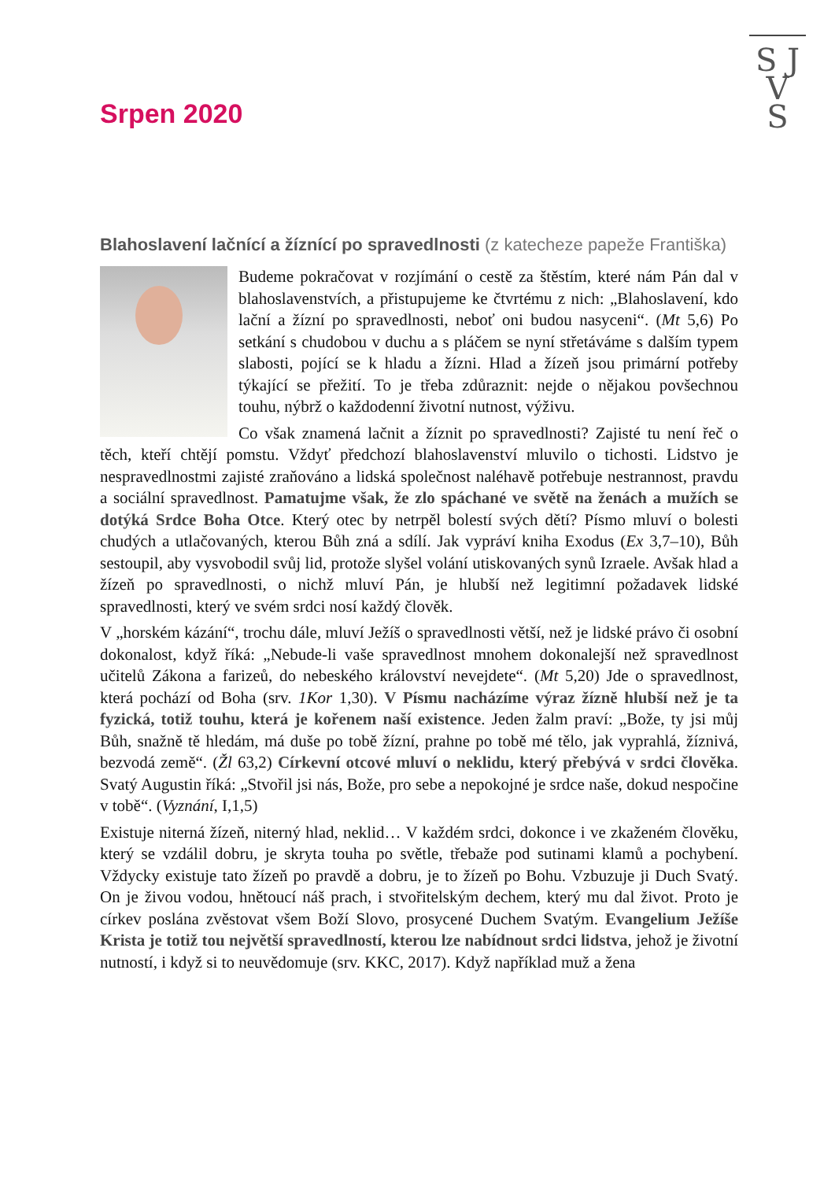S J
V
S
Srpen 2020
Blahoslavení lačnící a žíznící po spravedlnosti (z katecheze papeže Františka)
Budeme pokračovat v rozjímání o cestě za štěstím, které nám Pán dal v blahoslavenstvích, a přistupujeme ke čtvrtému z nich: „Blahoslavení, kdo lační a žízní po spravedlnosti, neboť oni budou nasyceni“. (Mt 5,6) Po setkání s chudobou v duchu a s pláčem se nyní střetáváme s dalším typem slabosti, pojící se k hladu a žízni. Hlad a žízeň jsou primární potřeby týkající se přežití. To je třeba zdůraznit: nejde o nějakou povšechnou touhu, nýbrž o každodenní životní nutnost, výživu.
Co však znamená lačnit a žíznit po spravedlnosti? Zajisté tu není řeč o těch, kteří chtějí pomstu. Vždyť předchozí blahoslavenství mluvilo o tichosti. Lidstvo je nespravedlnostmi zajisté zraňováno a lidská společnost naléhavě potřebuje nestrannost, pravdu a sociální spravedlnost. Pamatujme však, že zlo spáchané ve světě na ženách a mužích se dotýká Srdce Boha Otce. Který otec by netrpěl bolestí svých dětí? Písmo mluví o bolesti chudých a utlačovaných, kterou Bůh zná a sdílí. Jak vypráví kniha Exodus (Ex 3,7–10), Bůh sestoupil, aby vysvobodil svůj lid, protože slyšel volání utiskovaných synů Izraele. Avšak hlad a žízeň po spravedlnosti, o nichž mluví Pán, je hlubší než legitimní požadavek lidské spravedlnosti, který ve svém srdci nosí každý člověk.
V „horském kázání“, trochu dále, mluví Ježíš o spravedlnosti větší, než je lidské právo či osobní dokonalost, když říká: „Nebude-li vaše spravedlnost mnohem dokonalejší než spravedlnost učitelů Zákona a farizeů, do nebeského království nevejdete“. (Mt 5,20) Jde o spravedlnost, která pochází od Boha (srv. 1Kor 1,30). V Písmu nacházíme výraz žízně hlubší než je ta fyzická, totiž touhu, která je kořenem naší existence. Jeden žalm praví: „Bože, ty jsi můj Bůh, snažně tě hledám, má duše po tobě žízní, prahne po tobě mé tělo, jak vyprahlá, žíznivá, bezvodá země“. (Žl 63,2) Církevní otcové mluví o neklidu, který přebývá v srdci člověka. Svatý Augustin říká: „Stvořil jsi nás, Bože, pro sebe a nepokojné je srdce naše, dokud nespočine v tobě“. (Vyznání, I,1,5)
Existuje niterná žízeň, niterný hlad, neklid… V každém srdci, dokonce i ve zkaženém člověku, který se vzdálil dobru, je skryta touha po světle, třebaže pod sutinami klamů a pochybení. Vždycky existuje tato žízeň po pravdě a dobru, je to žízeň po Bohu. Vzbuzuje ji Duch Svatý. On je živou vodou, hnětoucí náš prach, i stvořitelským dechem, který mu dal život. Proto je církev poslána zvěstovat všem Boží Slovo, prosycené Duchem Svatým. Evangelium Ježíše Krista je totiž tou největší spravedlností, kterou lze nabídnout srdci lidstva, jehož je životní nutností, i když si to neuvědomuje (srv. KKC, 2017). Když například muž a žena